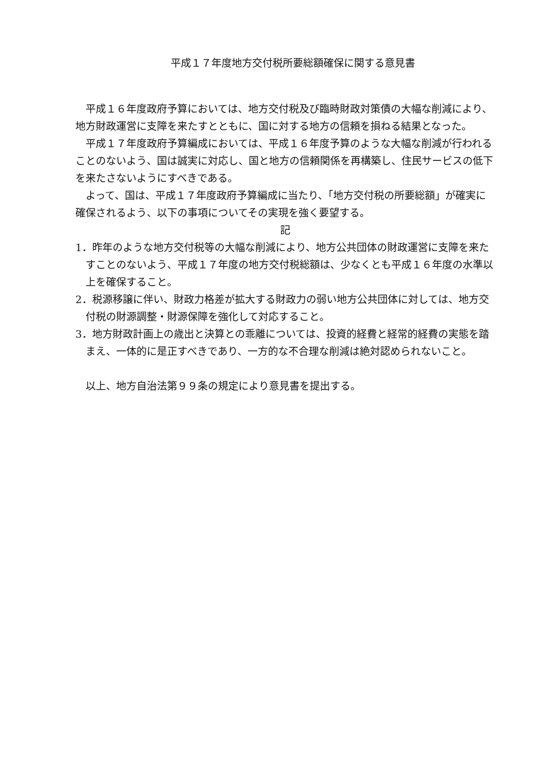平成１７年度地方交付税所要総額確保に関する意見書
平成１６年度政府予算においては、地方交付税及び臨時財政対策債の大幅な削減により、地方財政運営に支障を来たすとともに、国に対する地方の信頼を損ねる結果となった。
平成１７年度政府予算編成においては、平成１６年度予算のような大幅な削減が行われることのないよう、国は誠実に対応し、国と地方の信頼関係を再構築し、住民サービスの低下を来たさないようにすべきである。
よって、国は、平成１７年度政府予算編成に当たり、「地方交付税の所要総額」が確実に確保されるよう、以下の事項についてその実現を強く要望する。
記
1．昨年のような地方交付税等の大幅な削減により、地方公共団体の財政運営に支障を来たすことのないよう、平成１７年度の地方交付税総額は、少なくとも平成１６年度の水準以上を確保すること。
2．税源移譲に伴い、財政力格差が拡大する財政力の弱い地方公共団体に対しては、地方交付税の財源調整・財源保障を強化して対応すること。
3．地方財政計画上の歳出と決算との乖離については、投資的経費と経常的経費の実態を踏まえ、一体的に是正すべきであり、一方的な不合理な削減は絶対認められないこと。
以上、地方自治法第９９条の規定により意見書を提出する。